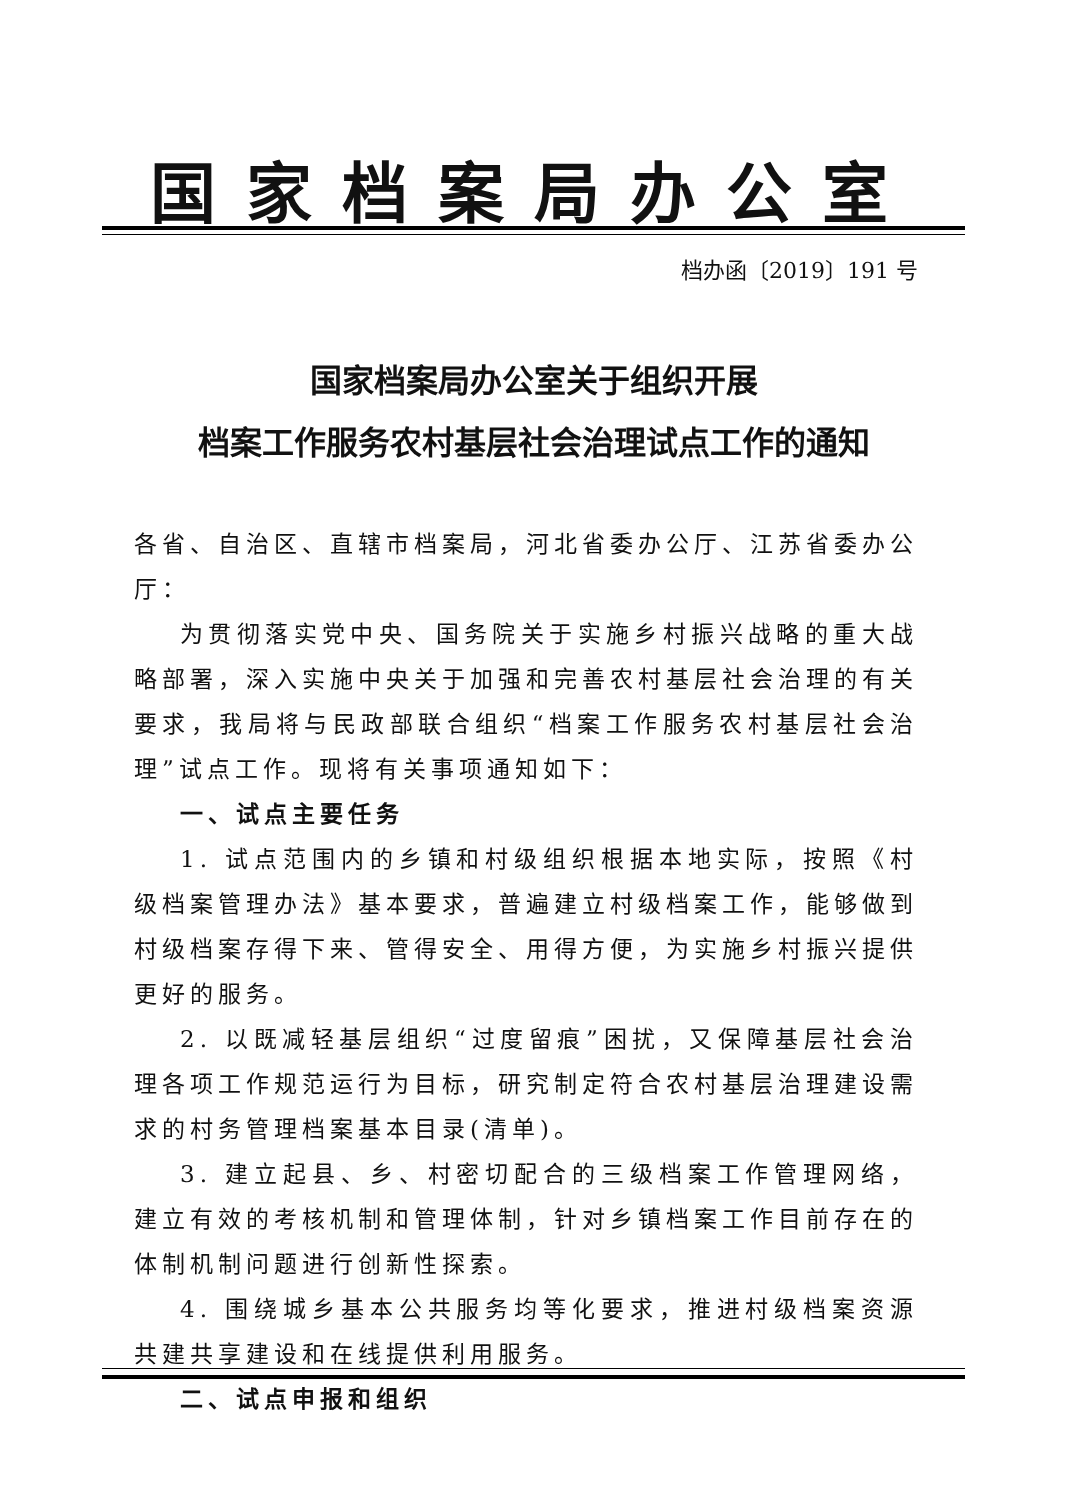国家档案局办公室
档办函〔2019〕191 号
国家档案局办公室关于组织开展
档案工作服务农村基层社会治理试点工作的通知
各省、自治区、直辖市档案局，河北省委办公厅、江苏省委办公厅：
为贯彻落实党中央、国务院关于实施乡村振兴战略的重大战略部署，深入实施中央关于加强和完善农村基层社会治理的有关要求，我局将与民政部联合组织“档案工作服务农村基层社会治理”试点工作。现将有关事项通知如下：
一、试点主要任务
1. 试点范围内的乡镇和村级组织根据本地实际，按照《村级档案管理办法》基本要求，普遍建立村级档案工作，能够做到村级档案存得下来、管得安全、用得方便，为实施乡村振兴提供更好的服务。
2. 以既减轻基层组织“过度留痕”困扰，又保障基层社会治理各项工作规范运行为目标，研究制定符合农村基层治理建设需求的村务管理档案基本目录(清单)。
3. 建立起县、乡、村密切配合的三级档案工作管理网络，建立有效的考核机制和管理体制，针对乡镇档案工作目前存在的体制机制问题进行创新性探索。
4. 围绕城乡基本公共服务均等化要求，推进村级档案资源共建共享建设和在线提供利用服务。
二、试点申报和组织